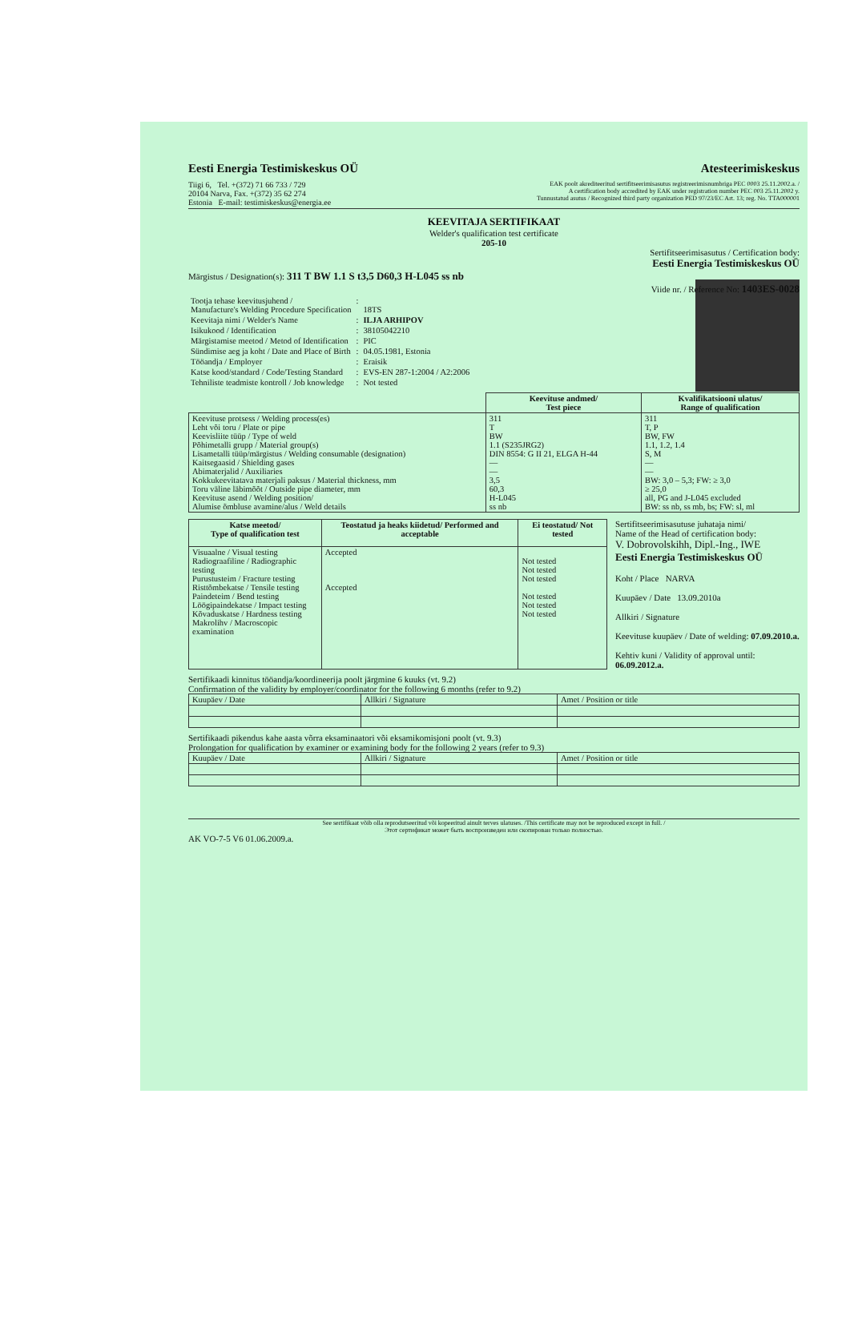Eesti Energia Testimiskeskus OÜ Atesteerimiskeskus
Tiigi 6, Tel. +(372) 71 66 733 / 729
20104 Narva, Fax. +(372) 35 62 274
Estonia E-mail: testimiskeskus@energia.ee
EAK poolt akrediteeritud sertifitseerimisasutus registreerimisnumbriga PEC 0003 25.11.2002.a. /
A certification body accredited by EAK under registration number PEC 003 25.11.2002 y.
Tunnustatud asutus / Recognized third party organization PED 97/23/EC Art. 13; reg. No. TTA000001
KEEVITAJA SERTIFIKAAT
Welder's qualification test certificate
205-10
Sertifitseerimisasutus / Certification body:
Eesti Energia Testimiskeskus OÜ
Märgistus / Designation(s): 311 T BW 1.1 S t3,5 D60,3 H-L045 ss nb
Viide nr. / Reference No: 1403ES-0028
| Tootja tehase keevitusjuhend / Manufacture's Welding Procedure Specification | : | 18TS |
| Keevitaja nimi / Welder's Name | : | ILJA ARHIPOV |
| Isikukood / Identification | : | 38105042210 |
| Märgistamise meetod / Metod of Identification | : | PIC |
| Sündimise aeg ja koht / Date and Place of Birth | : | 04.05.1981, Estonia |
| Tööandja / Employer | : | Eraisik |
| Katse kood/standard / Code/Testing Standard | : | EVS-EN 287-1:2004 / A2:2006 |
| Tehniliste teadmiste kontroll / Job knowledge | : | Not tested |
| | Keevituse andmed/ Test piece | Kvalifikatsiooni ulatus/ Range of qualification |
| --- | --- | --- |
| Keevituse protsess / Welding process(es) Leht või toru / Plate or pipe Keevisliite tüüp / Type of weld Põhimetalli grupp / Material group(s) Lisametalli tüüp/märgistus / Welding consumable (designation) Kaitsegaasid / Shielding gases Abimaterjalid / Auxiliaries Kokkukeevitatava materjali paksus / Material thickness, mm Toru väline läbimõõt / Outside pipe diameter, mm Keevituse asend / Welding position/ Alumise õmbluse avamine/alus / Weld details | 311 T BW 1.1 (S235JRG2) DIN 8554: G II 21, ELGA H-44 — — 3,5 60,3 H-L045 ss nb | 311 T, P BW, FW 1.1, 1.2, 1.4 S, M — — BW: 3,0 – 5,3; FW: ≥ 3,0 ≥ 25,0 all, PG and J-L045 excluded BW: ss nb, ss mb, bs; FW: sl, ml |
| Katse meetod/ Type of qualification test | Teostatud ja heaks kiidetud/ Performed and acceptable | Ei teostatud/ Not tested |
| --- | --- | --- |
| Visuaalne / Visual testing Radiograafiline / Radiographic testing Purustusteim / Fracture testing Risttõmbekatse / Tensile testing Paindeteim / Bend testing Löögipaindekatse / Impact testing Kõvaduskatse / Hardness testing Makrolihv / Macroscopic examination | Accepted Accepted | Not tested Not tested Not tested Not tested Not tested Not tested |
Sertifitseerimisasutuse juhataja nimi/
Name of the Head of certification body:
V. Dobrovolskihh, Dipl.-Ing., IWE
Eesti Energia Testimiskeskus OÜ
Koht / Place NARVA
Kuupäev / Date 13.09.2010a
Allkiri / Signature
Keevituse kuupäev / Date of welding: 07.09.2010.a.
Kehtiv kuni / Validity of approval until: 06.09.2012.a.
Sertifikaadi kinnitus tööandja/koordineerija poolt järgmine 6 kuuks (vt. 9.2)
Confirmation of the validity by employer/coordinator for the following 6 months (refer to 9.2)
| Kuupäev / Date | Allkiri / Signature | Amet / Position or title |
Sertifikaadi pikendus kahe aasta võrra eksaminaatori või eksamikomisjoni poolt (vt. 9.3)
Prolongation for qualification by examiner or examining body for the following 2 years (refer to 9.3)
| Kuupäev / Date | Allkiri / Signature | Amet / Position or title |
See sertifikaat võib olla reprodutseeritud või kopeeritud ainult terves ulatuses. /This certificate may not be reproduced except in full. /
Этот сертификат может быть воспроизведен или скопирован только полностью.
AK VO-7-5 V6 01.06.2009.a.